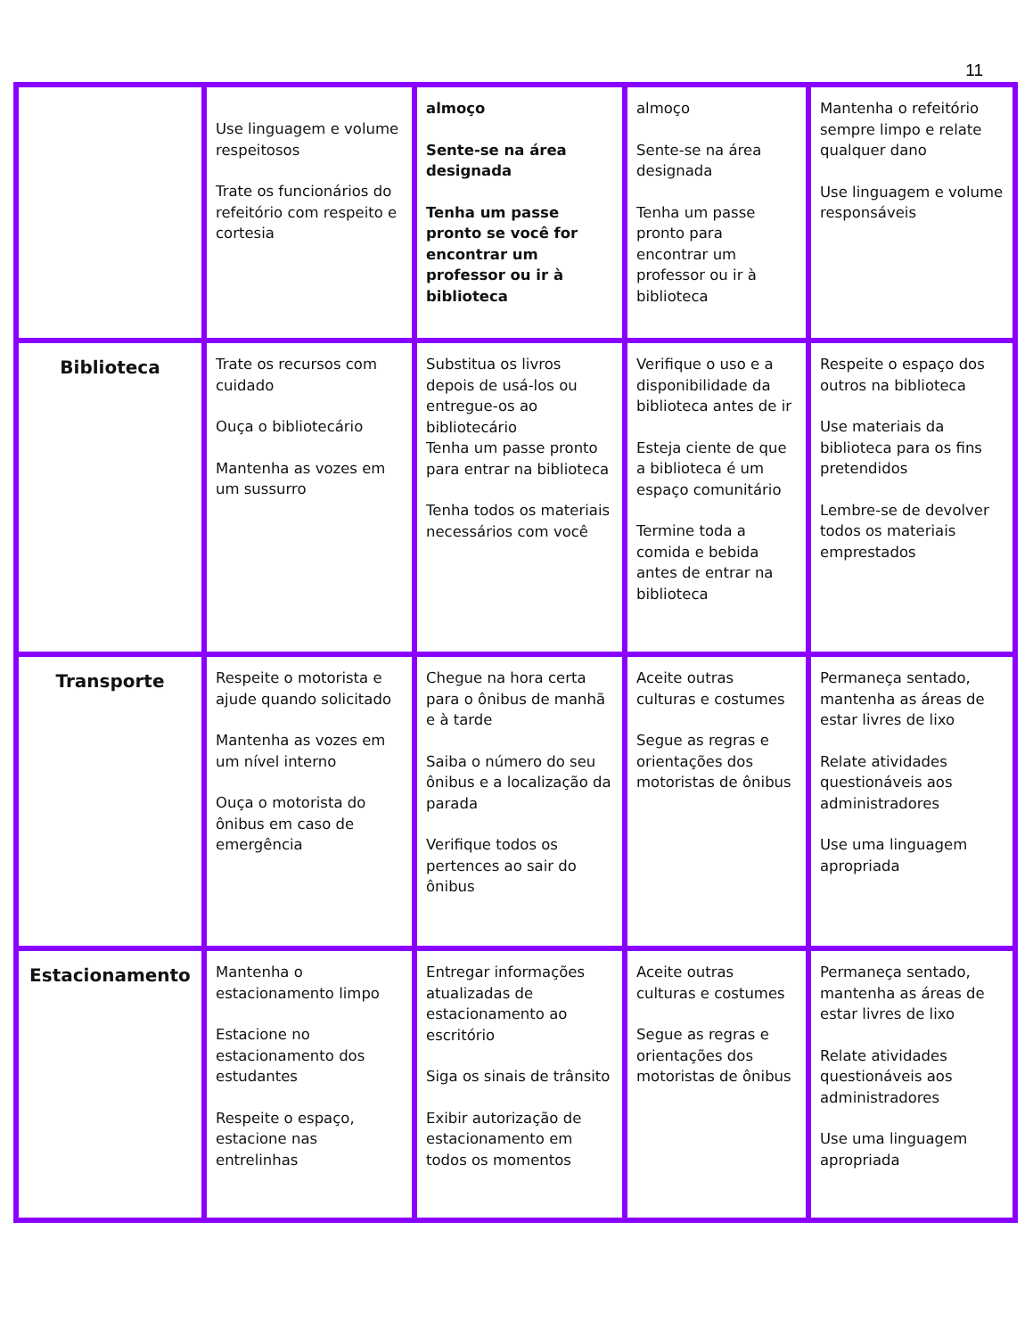11
| | Use linguagem e volume respeitosos Trate os funcionários do refeitório com respeito e cortesia | almoço Sente-se na área designada Tenha um passe pronto se você for encontrar um professor ou ir à biblioteca | almoço Sente-se na área designada Tenha um passe pronto para encontrar um professor ou ir à biblioteca | Mantenha o refeitório sempre limpo e relate qualquer dano Use linguagem e volume responsáveis |
| Biblioteca | Trate os recursos com cuidado Ouça o bibliotecário Mantenha as vozes em um sussurro | Substitua os livros depois de usá-los ou entregue-os ao bibliotecário Tenha um passe pronto para entrar na biblioteca Tenha todos os materiais necessários com você | Verifique o uso e a disponibilidade da biblioteca antes de ir Esteja ciente de que a biblioteca é um espaço comunitário Termine toda a comida e bebida antes de entrar na biblioteca | Respeite o espaço dos outros na biblioteca Use materiais da biblioteca para os fins pretendidos Lembre-se de devolver todos os materiais emprestados |
| Transporte | Respeite o motorista e ajude quando solicitado Mantenha as vozes em um nível interno Ouça o motorista do ônibus em caso de emergência | Chegue na hora certa para o ônibus de manhã e à tarde Saiba o número do seu ônibus e a localização da parada Verifique todos os pertences ao sair do ônibus | Aceite outras culturas e costumes Segue as regras e orientações dos motoristas de ônibus | Permaneça sentado, mantenha as áreas de estar livres de lixo Relate atividades questionáveis aos administradores Use uma linguagem apropriada |
| Estacionamento | Mantenha o estacionamento limpo Estacione no estacionamento dos estudantes Respeite o espaço, estacione nas entrelinhas | Entregar informações atualizadas de estacionamento ao escritório Siga os sinais de trânsito Exibir autorização de estacionamento em todos os momentos | Aceite outras culturas e costumes Segue as regras e orientações dos motoristas de ônibus | Permaneça sentado, mantenha as áreas de estar livres de lixo Relate atividades questionáveis aos administradores Use uma linguagem apropriada |